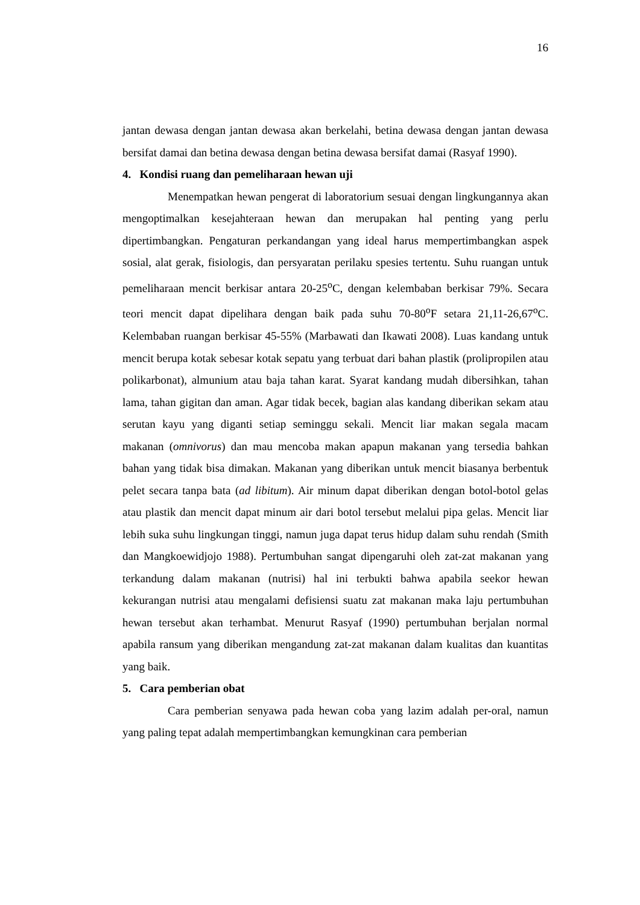16
jantan dewasa dengan jantan dewasa akan berkelahi, betina dewasa dengan jantan dewasa bersifat damai dan betina dewasa dengan betina dewasa bersifat damai (Rasyaf 1990).
4. Kondisi ruang dan pemeliharaan hewan uji
Menempatkan hewan pengerat di laboratorium sesuai dengan lingkungannya akan mengoptimalkan kesejahteraan hewan dan merupakan hal penting yang perlu dipertimbangkan. Pengaturan perkandangan yang ideal harus mempertimbangkan aspek sosial, alat gerak, fisiologis, dan persyaratan perilaku spesies tertentu. Suhu ruangan untuk pemeliharaan mencit berkisar antara 20-25<sup>o</sup>C, dengan kelembaban berkisar 79%. Secara teori mencit dapat dipelihara dengan baik pada suhu 70-80<sup>o</sup>F setara 21,11-26,67<sup>o</sup>C. Kelembaban ruangan berkisar 45-55% (Marbawati dan Ikawati 2008). Luas kandang untuk mencit berupa kotak sebesar kotak sepatu yang terbuat dari bahan plastik (prolipropilen atau polikarbonat), almunium atau baja tahan karat. Syarat kandang mudah dibersihkan, tahan lama, tahan gigitan dan aman. Agar tidak becek, bagian alas kandang diberikan sekam atau serutan kayu yang diganti setiap seminggu sekali. Mencit liar makan segala macam makanan (omnivorus) dan mau mencoba makan apapun makanan yang tersedia bahkan bahan yang tidak bisa dimakan. Makanan yang diberikan untuk mencit biasanya berbentuk pelet secara tanpa bata (ad libitum). Air minum dapat diberikan dengan botol-botol gelas atau plastik dan mencit dapat minum air dari botol tersebut melalui pipa gelas. Mencit liar lebih suka suhu lingkungan tinggi, namun juga dapat terus hidup dalam suhu rendah (Smith dan Mangkoewidjojo 1988). Pertumbuhan sangat dipengaruhi oleh zat-zat makanan yang terkandung dalam makanan (nutrisi) hal ini terbukti bahwa apabila seekor hewan kekurangan nutrisi atau mengalami defisiensi suatu zat makanan maka laju pertumbuhan hewan tersebut akan terhambat. Menurut Rasyaf (1990) pertumbuhan berjalan normal apabila ransum yang diberikan mengandung zat-zat makanan dalam kualitas dan kuantitas yang baik.
5. Cara pemberian obat
Cara pemberian senyawa pada hewan coba yang lazim adalah per-oral, namun yang paling tepat adalah mempertimbangkan kemungkinan cara pemberian